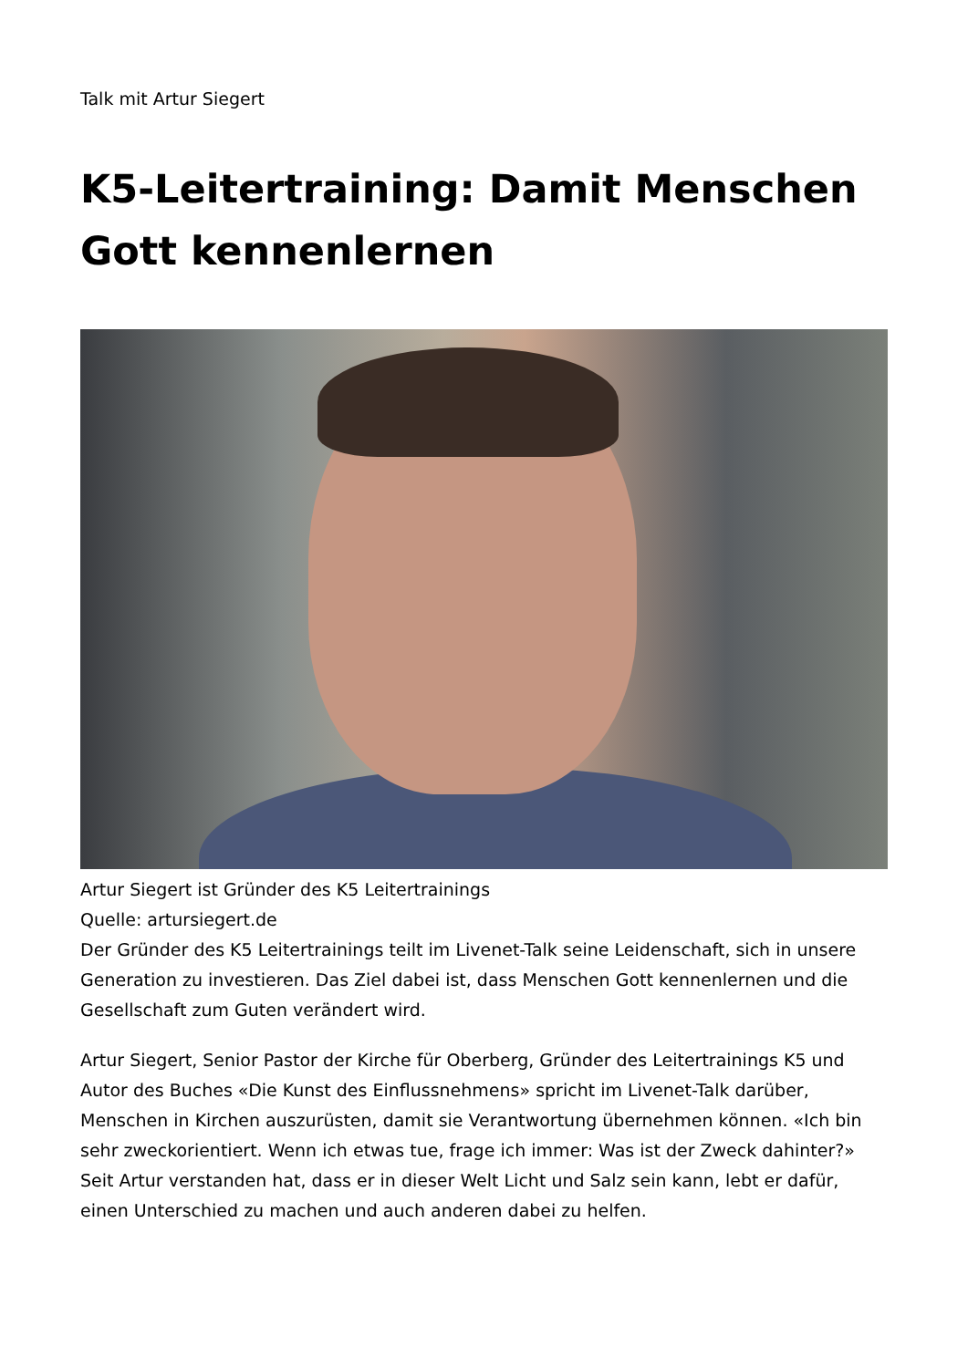Talk mit Artur Siegert
K5-Leitertraining: Damit Menschen Gott kennenlernen
Artur Siegert ist Gründer des K5 Leitertrainings
Quelle: artursiegert.de
Der Gründer des K5 Leitertrainings teilt im Livenet-Talk seine Leidenschaft, sich in unsere Generation zu investieren. Das Ziel dabei ist, dass Menschen Gott kennenlernen und die Gesellschaft zum Guten verändert wird.
Artur Siegert, Senior Pastor der Kirche für Oberberg, Gründer des Leitertrainings K5 und Autor des Buches «Die Kunst des Einflussnehmens» spricht im Livenet-Talk darüber, Menschen in Kirchen auszurüsten, damit sie Verantwortung übernehmen können. «Ich bin sehr zweckorientiert. Wenn ich etwas tue, frage ich immer: Was ist der Zweck dahinter?» Seit Artur verstanden hat, dass er in dieser Welt Licht und Salz sein kann, lebt er dafür, einen Unterschied zu machen und auch anderen dabei zu helfen.